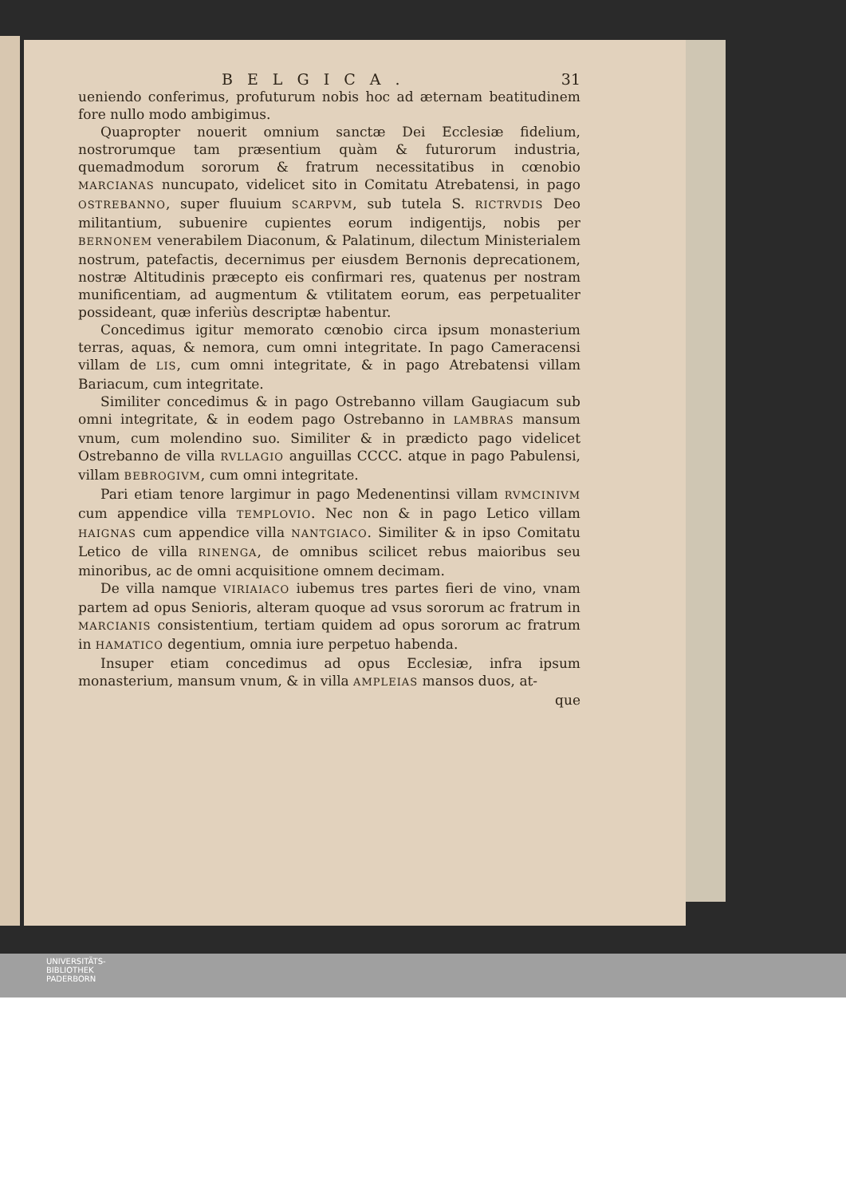BELGICA. 31
ueniendo conferimus, profuturum nobis hoc ad æternam beatitudinem fore nullo modo ambigimus.
Quapropter nouerit omnium sanctæ Dei Ecclesiæ fidelium, nostrorumque tam præsentium quàm & futurorum industria, quemadmodum sororum & fratrum necessitatibus in cœnobio MARCIANAS nuncupato, videlicet sito in Comitatu Atrebatensi, in pago OSTREBANNO, super fluuium SCARPVM, sub tutela S. RICTRVDIS Deo militantium, subuenire cupientes eorum indigentijs, nobis per BERNONEM venerabilem Diaconum, & Palatinum, dilectum Ministerialem nostrum, patefactis, decernimus per eiusdem Bernonis deprecationem, nostræ Altitudinis præcepto eis confirmari res, quatenus per nostram munificentiam, ad augmentum & vtilitatem eorum, eas perpetualiter possideant, quæ inferiùs descriptæ habentur.
Concedimus igitur memorato cœnobio circa ipsum monasterium terras, aquas, & nemora, cum omni integritate. In pago Cameracensi villam de LIS, cum omni integritate, & in pago Atrebatensi villam Bariacum, cum integritate.
Similiter concedimus & in pago Ostrebanno villam Gaugiacum sub omni integritate, & in eodem pago Ostrebanno in LAMBRAS mansum vnum, cum molendino suo. Similiter & in prædicto pago videlicet Ostrebanno de villa RVLLAGIO anguillas CCCC. atque in pago Pabulensi, villam BEBROGIVM, cum omni integritate.
Pari etiam tenore largimur in pago Medenentinsi villam RVMCINIVM cum appendice villa TEMPLOVIO. Nec non & in pago Letico villam HAIGNAS cum appendice villa NANTGIACO. Similiter & in ipso Comitatu Letico de villa RINENGA, de omnibus scilicet rebus maioribus seu minoribus, ac de omni acquisitione omnem decimam.
De villa namque VIRIAIACO iubemus tres partes fieri de vino, vnam partem ad opus Senioris, alteram quoque ad vsus sororum ac fratrum in MARCIANIS consistentium, tertiam quidem ad opus sororum ac fratrum in HAMATICO degentium, omnia iure perpetuo habenda.
Insuper etiam concedimus ad opus Ecclesiæ, infra ipsum monasterium, mansum vnum, & in villa AMPLEIAS mansos duos, at-
que
UNIVERSITÄTS-
BIBLIOTHEK
PADERBORN